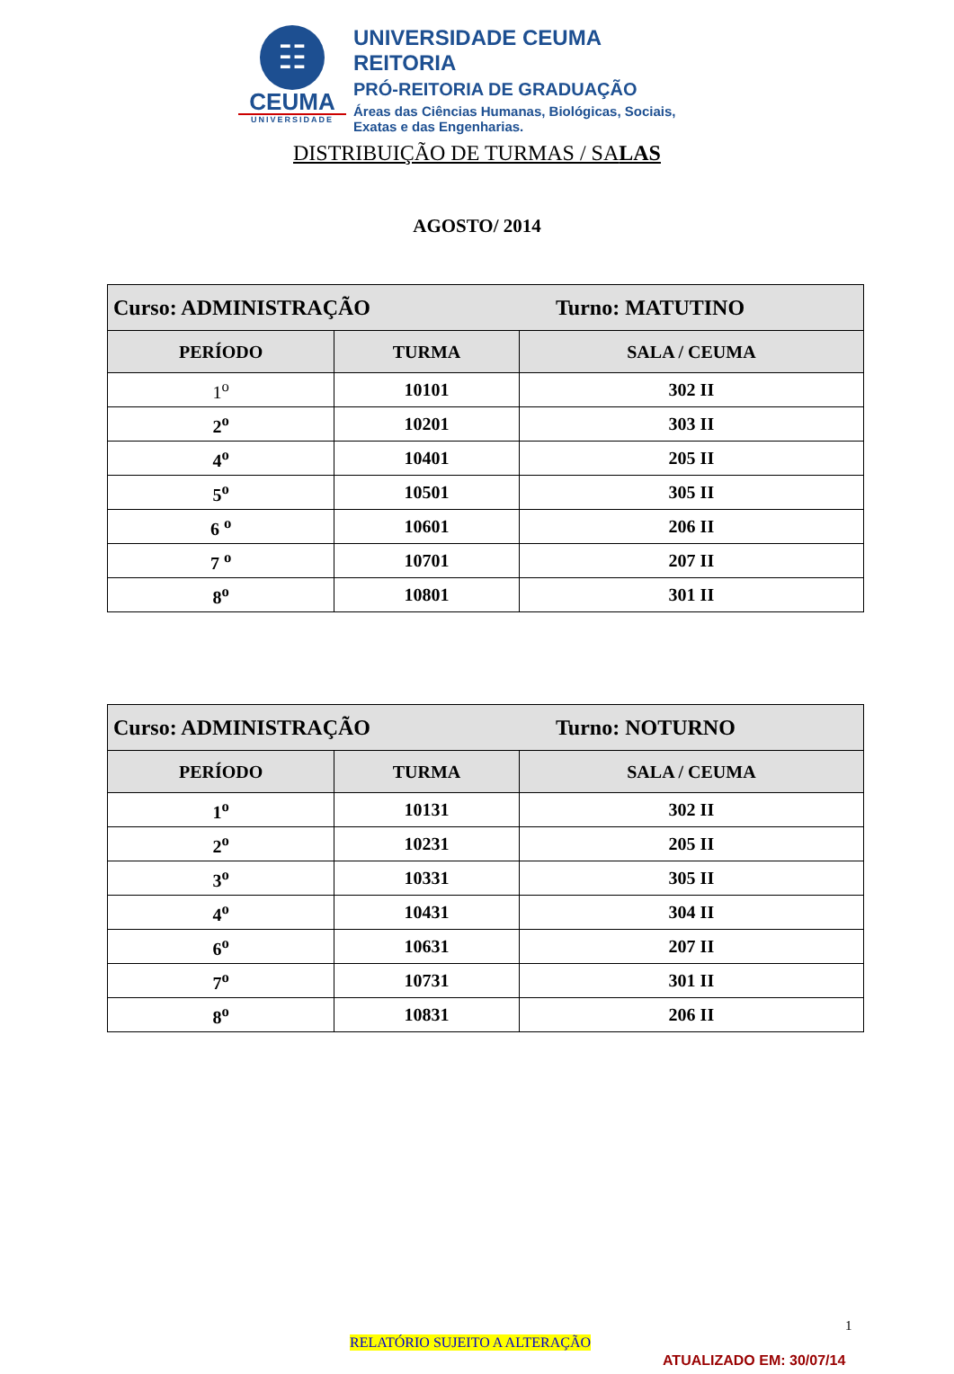☷
CEUMA
UNIVERSIDADE
UNIVERSIDADE CEUMA
REITORIA
PRÓ-REITORIA DE GRADUAÇÃO
Áreas das Ciências Humanas, Biológicas, Sociais,
Exatas e das Engenharias.
DISTRIBUIÇÃO DE TURMAS / SALAS
AGOSTO/ 2014
| Curso: ADMINISTRAÇÃO Turno: MATUTINO | | |
| PERÍODO | TURMA | SALA / CEUMA |
| 1<sup>o</sup> | 10101 | 302 II |
| 2<sup>o</sup> | 10201 | 303 II |
| 4<sup>o</sup> | 10401 | 205 II |
| 5<sup>o</sup> | 10501 | 305 II |
| 6 <sup>o</sup> | 10601 | 206 II |
| 7 <sup>o</sup> | 10701 | 207 II |
| 8<sup>o</sup> | 10801 | 301 II |
| Curso: ADMINISTRAÇÃO Turno: NOTURNO | | |
| PERÍODO | TURMA | SALA / CEUMA |
| 1<sup>o</sup> | 10131 | 302 II |
| 2<sup>o</sup> | 10231 | 205 II |
| 3<sup>o</sup> | 10331 | 305 II |
| 4<sup>o</sup> | 10431 | 304 II |
| 6<sup>o</sup> | 10631 | 207 II |
| 7<sup>o</sup> | 10731 | 301 II |
| 8<sup>o</sup> | 10831 | 206 II |
1
RELATÓRIO SUJEITO A ALTERAÇÃO
ATUALIZADO EM: 30/07/14